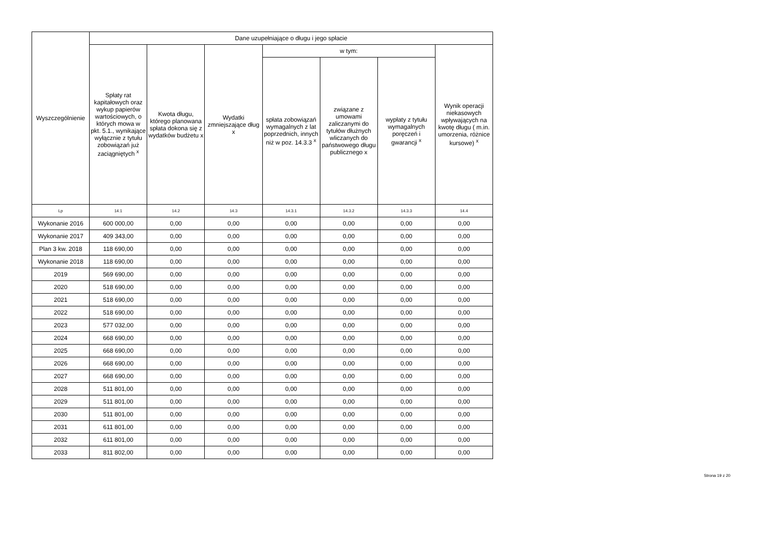| Wyszczególnienie | Dane uzupełniające o długu i jego spłacie | | | | | | |
| --- | --- | --- | --- | --- | --- | --- | --- |
| | Spłaty rat kapitałowych oraz wykup papierów wartościowych, o których mowa w pkt. 5.1., wynikające wyłącznie z tytułu zobowiązań już zaciągniętych <sup>x</sup> | Kwota długu, którego planowana spłata dokona się z wydatków budżetu x | Wydatki zmniejszające dług x | w tym: | | | Wynik operacji niekasowych wpływających na kwotę długu ( m.in. umorzenia, różnice kursowe) <sup>x</sup> |
| | | | | spłata zobowiązań wymagalnych z lat poprzednich, innych niż w poz. 14.3.3 <sup>x</sup> | związane z umowami zaliczanymi do tytułów dłużnych wliczanych do państwowego długu publicznego x | wypłaty z tytułu wymagalnych poręczeń i gwarancji <sup>x</sup> | |
| Lp | 14.1 | 14.2 | 14.3 | 14.3.1 | 14.3.2 | 14.3.3 | 14.4 |
| Wykonanie 2016 | 600 000,00 | 0,00 | 0,00 | 0,00 | 0,00 | 0,00 | 0,00 |
| Wykonanie 2017 | 409 343,00 | 0,00 | 0,00 | 0,00 | 0,00 | 0,00 | 0,00 |
| Plan 3 kw. 2018 | 118 690,00 | 0,00 | 0,00 | 0,00 | 0,00 | 0,00 | 0,00 |
| Wykonanie 2018 | 118 690,00 | 0,00 | 0,00 | 0,00 | 0,00 | 0,00 | 0,00 |
| 2019 | 569 690,00 | 0,00 | 0,00 | 0,00 | 0,00 | 0,00 | 0,00 |
| 2020 | 518 690,00 | 0,00 | 0,00 | 0,00 | 0,00 | 0,00 | 0,00 |
| 2021 | 518 690,00 | 0,00 | 0,00 | 0,00 | 0,00 | 0,00 | 0,00 |
| 2022 | 518 690,00 | 0,00 | 0,00 | 0,00 | 0,00 | 0,00 | 0,00 |
| 2023 | 577 032,00 | 0,00 | 0,00 | 0,00 | 0,00 | 0,00 | 0,00 |
| 2024 | 668 690,00 | 0,00 | 0,00 | 0,00 | 0,00 | 0,00 | 0,00 |
| 2025 | 668 690,00 | 0,00 | 0,00 | 0,00 | 0,00 | 0,00 | 0,00 |
| 2026 | 668 690,00 | 0,00 | 0,00 | 0,00 | 0,00 | 0,00 | 0,00 |
| 2027 | 668 690,00 | 0,00 | 0,00 | 0,00 | 0,00 | 0,00 | 0,00 |
| 2028 | 511 801,00 | 0,00 | 0,00 | 0,00 | 0,00 | 0,00 | 0,00 |
| 2029 | 511 801,00 | 0,00 | 0,00 | 0,00 | 0,00 | 0,00 | 0,00 |
| 2030 | 511 801,00 | 0,00 | 0,00 | 0,00 | 0,00 | 0,00 | 0,00 |
| 2031 | 611 801,00 | 0,00 | 0,00 | 0,00 | 0,00 | 0,00 | 0,00 |
| 2032 | 611 801,00 | 0,00 | 0,00 | 0,00 | 0,00 | 0,00 | 0,00 |
| 2033 | 811 802,00 | 0,00 | 0,00 | 0,00 | 0,00 | 0,00 | 0,00 |
Strona 19 z 20